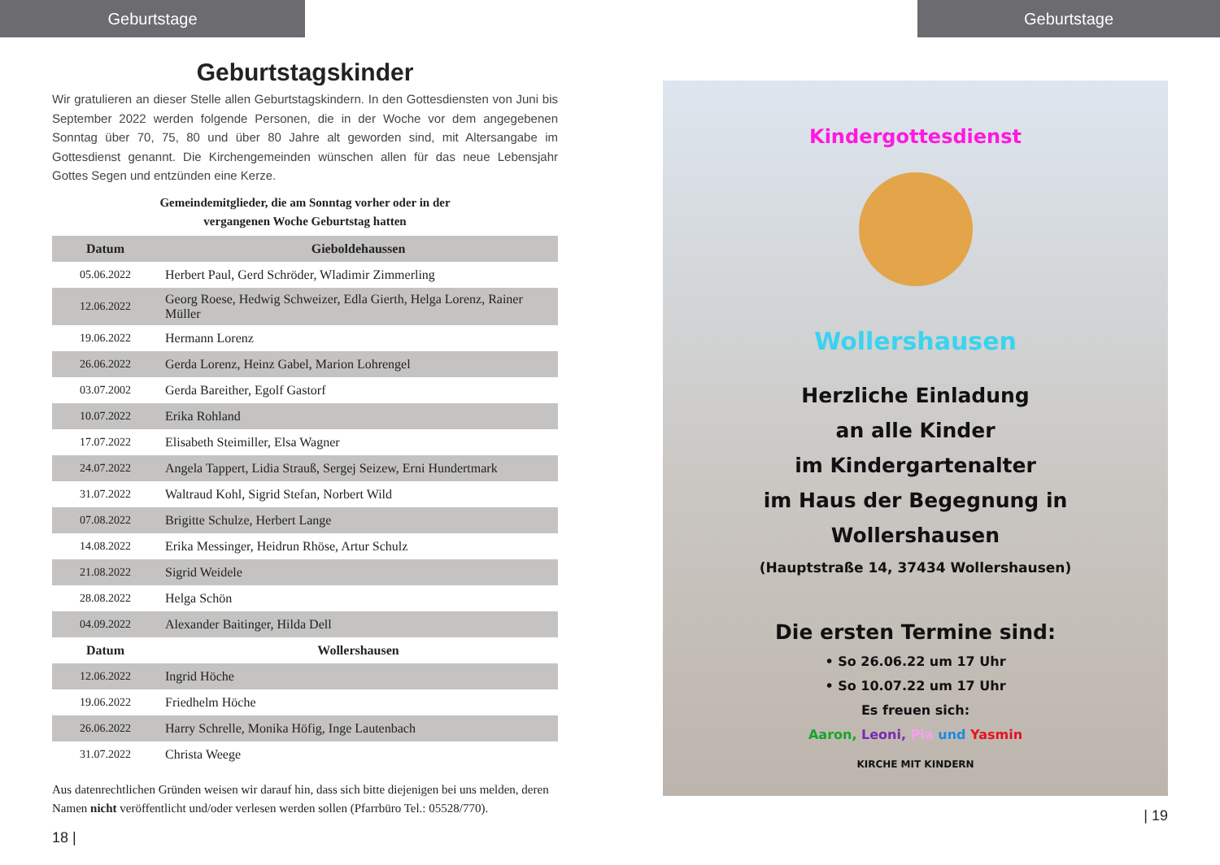Geburtstage
Geburtstagskinder
Wir gratulieren an dieser Stelle allen Geburtstagskindern. In den Gottesdiensten von Juni bis September 2022 werden folgende Personen, die in der Woche vor dem angegebenen Sonntag über 70, 75, 80 und über 80 Jahre alt geworden sind, mit Altersangabe im Gottesdienst genannt. Die Kirchengemeinden wünschen allen für das neue Lebensjahr Gottes Segen und entzünden eine Kerze.
Gemeindemitglieder, die am Sonntag vorher oder in der
vergangenen Woche Geburtstag hatten
| Datum | Gieboldehaussen |
| --- | --- |
| 05.06.2022 | Herbert Paul, Gerd Schröder, Wladimir Zimmerling |
| 12.06.2022 | Georg Roese, Hedwig Schweizer, Edla Gierth, Helga Lorenz, Rainer Müller |
| 19.06.2022 | Hermann Lorenz |
| 26.06.2022 | Gerda Lorenz, Heinz Gabel, Marion Lohrengel |
| 03.07.2002 | Gerda Bareither, Egolf Gastorf |
| 10.07.2022 | Erika Rohland |
| 17.07.2022 | Elisabeth Steimiller, Elsa Wagner |
| 24.07.2022 | Angela Tappert, Lidia Strauß, Sergej Seizew, Erni Hundertmark |
| 31.07.2022 | Waltraud Kohl, Sigrid Stefan, Norbert Wild |
| 07.08.2022 | Brigitte Schulze, Herbert Lange |
| 14.08.2022 | Erika Messinger, Heidrun Rhöse, Artur Schulz |
| 21.08.2022 | Sigrid Weidele |
| 28.08.2022 | Helga Schön |
| 04.09.2022 | Alexander Baitinger, Hilda Dell |
| Datum | Wollershausen |
| 12.06.2022 | Ingrid Höche |
| 19.06.2022 | Friedhelm Höche |
| 26.06.2022 | Harry Schrelle, Monika Höfig, Inge Lautenbach |
| 31.07.2022 | Christa Weege |
Aus datenrechtlichen Gründen weisen wir darauf hin, dass sich bitte diejenigen bei uns melden, deren Namen nicht veröffentlicht und/oder verlesen werden sollen (Pfarrbüro Tel.: 05528/770).
18 |
Geburtstage
Kindergottesdienst
Wollershausen
Herzliche Einladung
an alle Kinder
im Kindergartenalter
im Haus der Begegnung in
Wollershausen
(Hauptstraße 14, 37434 Wollershausen)
Die ersten Termine sind:
• So 26.06.22 um 17 Uhr
• So 10.07.22 um 17 Uhr
Es freuen sich:
Aaron, Leoni, Pia und Yasmin
KIRCHE MIT KINDERN
| 19